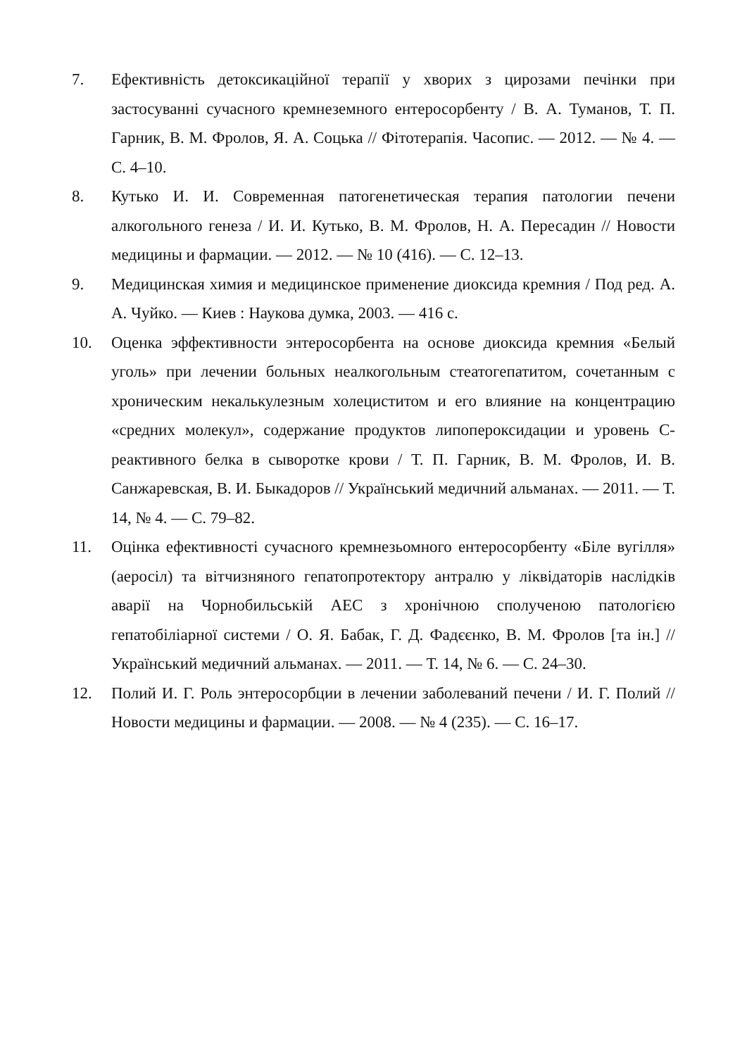7. Ефективність детоксикаційної терапії у хворих з цирозами печінки при застосуванні сучасного кремнеземного ентеросорбенту / В. А. Туманов, Т. П. Гарник, В. М. Фролов, Я. А. Соцька // Фітотерапія. Часопис. — 2012. — № 4. — С. 4–10.
8. Кутько И. И. Современная патогенетическая терапия патологии печени алкогольного генеза / И. И. Кутько, В. М. Фролов, Н. А. Пересадин // Новости медицины и фармации. — 2012. — № 10 (416). — С. 12–13.
9. Медицинская химия и медицинское применение диоксида кремния / Под ред. А. А. Чуйко. — Киев : Наукова думка, 2003. — 416 с.
10. Оценка эффективности энтеросорбента на основе диоксида кремния «Белый уголь» при лечении больных неалкогольным стеатогепатитом, сочетанным с хроническим некалькулезным холециститом и его влияние на концентрацию «средних молекул», содержание продуктов липопероксидации и уровень С-реактивного белка в сыворотке крови / Т. П. Гарник, В. М. Фролов, И. В. Санжаревская, В. И. Быкадоров // Український медичний альманах. — 2011. — Т. 14, № 4. — С. 79–82.
11. Оцінка ефективності сучасного кремнезьомного ентеросорбенту «Біле вугілля» (аеросіл) та вітчизняного гепатопротектору антралю у ліквідаторів наслідків аварії на Чорнобильській АЕС з хронічною сполученою патологією гепатобіліарної системи / О. Я. Бабак, Г. Д. Фадєєнко, В. М. Фролов [та ін.] // Український медичний альманах. — 2011. — Т. 14, № 6. — С. 24–30.
12. Полий И. Г. Роль энтеросорбции в лечении заболеваний печени / И. Г. Полий // Новости медицины и фармации. — 2008. — № 4 (235). — С. 16–17.